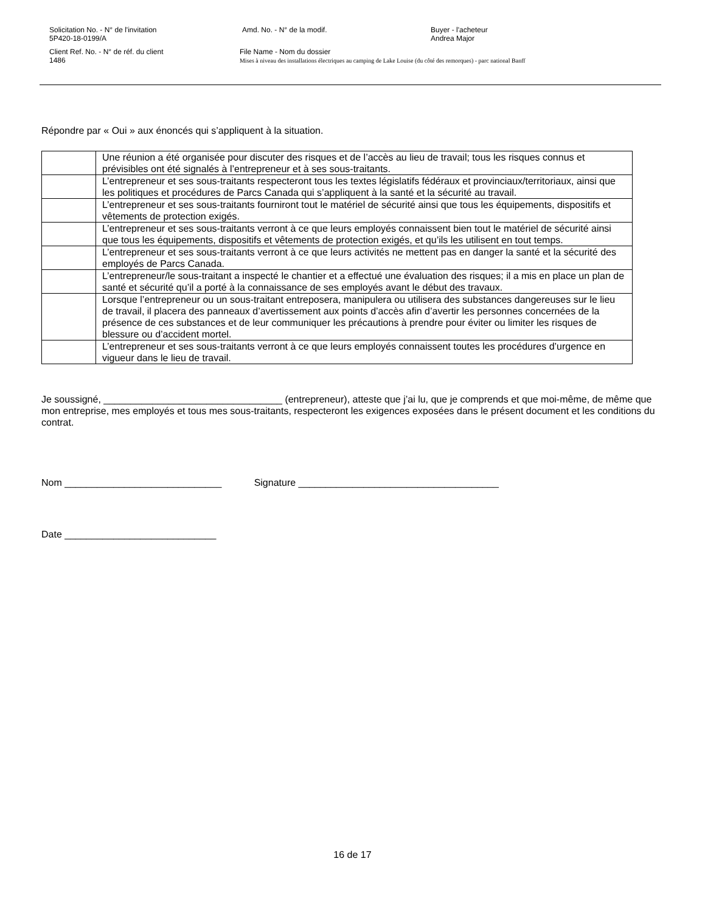Solicitation No. - N° de l'invitation
5P420-18-0199/A
Amd. No. - N° de la modif. Buyer - l'acheteur
Andrea Major
Client Ref. No. - N° de réf. du client
1486
File Name - Nom du dossier
Mises à niveau des installations électriques au camping de Lake Louise (du côté des remorques) - parc national Banff
Répondre par « Oui » aux énoncés qui s’appliquent à la situation.
| | Une réunion a été organisée pour discuter des risques et de l’accès au lieu de travail; tous les risques connus et prévisibles ont été signalés à l’entrepreneur et à ses sous-traitants. |
| | L’entrepreneur et ses sous-traitants respecteront tous les textes législatifs fédéraux et provinciaux/territoriaux, ainsi que les politiques et procédures de Parcs Canada qui s’appliquent à la santé et la sécurité au travail. |
| | L’entrepreneur et ses sous-traitants fourniront tout le matériel de sécurité ainsi que tous les équipements, dispositifs et vêtements de protection exigés. |
| | L’entrepreneur et ses sous-traitants verront à ce que leurs employés connaissent bien tout le matériel de sécurité ainsi que tous les équipements, dispositifs et vêtements de protection exigés, et qu’ils les utilisent en tout temps. |
| | L’entrepreneur et ses sous-traitants verront à ce que leurs activités ne mettent pas en danger la santé et la sécurité des employés de Parcs Canada. |
| | L’entrepreneur/le sous-traitant a inspecté le chantier et a effectué une évaluation des risques; il a mis en place un plan de santé et sécurité qu’il a porté à la connaissance de ses employés avant le début des travaux. |
| | Lorsque l’entrepreneur ou un sous-traitant entreposera, manipulera ou utilisera des substances dangereuses sur le lieu de travail, il placera des panneaux d’avertissement aux points d’accès afin d’avertir les personnes concernées de la présence de ces substances et de leur communiquer les précautions à prendre pour éviter ou limiter les risques de blessure ou d’accident mortel. |
| | L’entrepreneur et ses sous-traitants verront à ce que leurs employés connaissent toutes les procédures d’urgence en vigueur dans le lieu de travail. |
Je soussigné, _________________________________ (entrepreneur), atteste que j’ai lu, que je comprends et que moi-même, de même que mon entreprise, mes employés et tous mes sous-traitants, respecteront les exigences exposées dans le présent document et les conditions du contrat.
Nom _____________________________ Signature _____________________________________
Date ____________________________
16 de 17